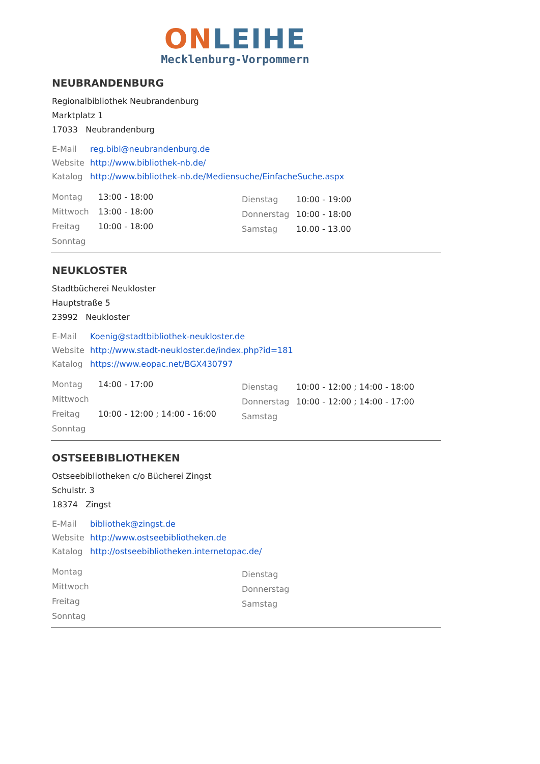ON LEIHE
Mecklenburg-Vorpommern
NEUBRANDENBURG
Regionalbibliothek Neubrandenburg
Marktplatz 1
17033 Neubrandenburg
E-Mail reg.bibl@neubrandenburg.de
Website http://www.bibliothek-nb.de/
Katalog http://www.bibliothek-nb.de/Mediensuche/EinfacheSuche.aspx
Montag 13:00 - 18:00
Mittwoch 13:00 - 18:00
Freitag 10:00 - 18:00
Sonntag
Dienstag 10:00 - 19:00
Donnerstag 10:00 - 18:00
Samstag 10.00 - 13.00
NEUKLOSTER
Stadtbücherei Neukloster
Hauptstraße 5
23992 Neukloster
E-Mail Koenig@stadtbibliothek-neukloster.de
Website http://www.stadt-neukloster.de/index.php?id=181
Katalog https://www.eopac.net/BGX430797
Montag 14:00 - 17:00
Mittwoch
Freitag 10:00 - 12:00 ; 14:00 - 16:00
Sonntag
Dienstag 10:00 - 12:00 ; 14:00 - 18:00
Donnerstag 10:00 - 12:00 ; 14:00 - 17:00
Samstag
OSTSEEBIBLIOTHEKEN
Ostseebibliotheken c/o Bücherei Zingst
Schulstr. 3
18374 Zingst
E-Mail bibliothek@zingst.de
Website http://www.ostseebibliotheken.de
Katalog http://ostseebibliotheken.internetopac.de/
Montag
Mittwoch
Freitag
Sonntag
Dienstag
Donnerstag
Samstag